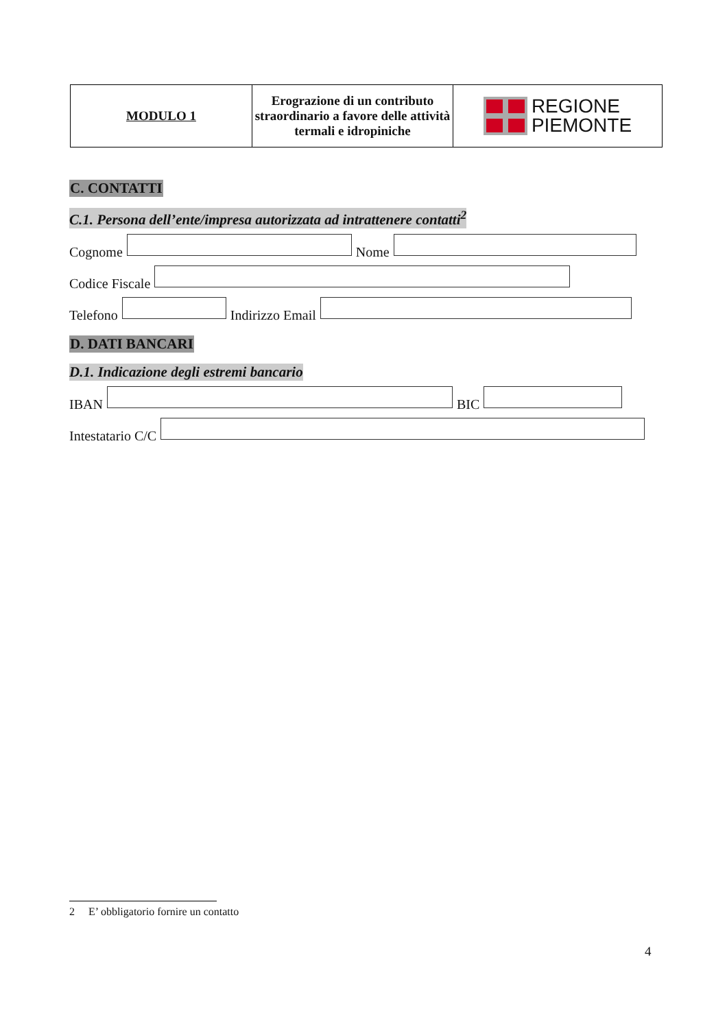| MODULO 1 | Erograzione di un contributo straordinario a favore delle attività termali e idropiniche | REGIONE PIEMONTE |
C. CONTATTI
C.1. Persona dell’ente/impresa autorizzata ad intrattenere contatti<sup>2</sup>
Cognome Nome
Codice Fiscale
Telefono Indirizzo Email
D. DATI BANCARI
D.1. Indicazione degli estremi bancario
IBAN BIC
Intestatario C/C
2 E’ obbligatorio fornire un contatto
4